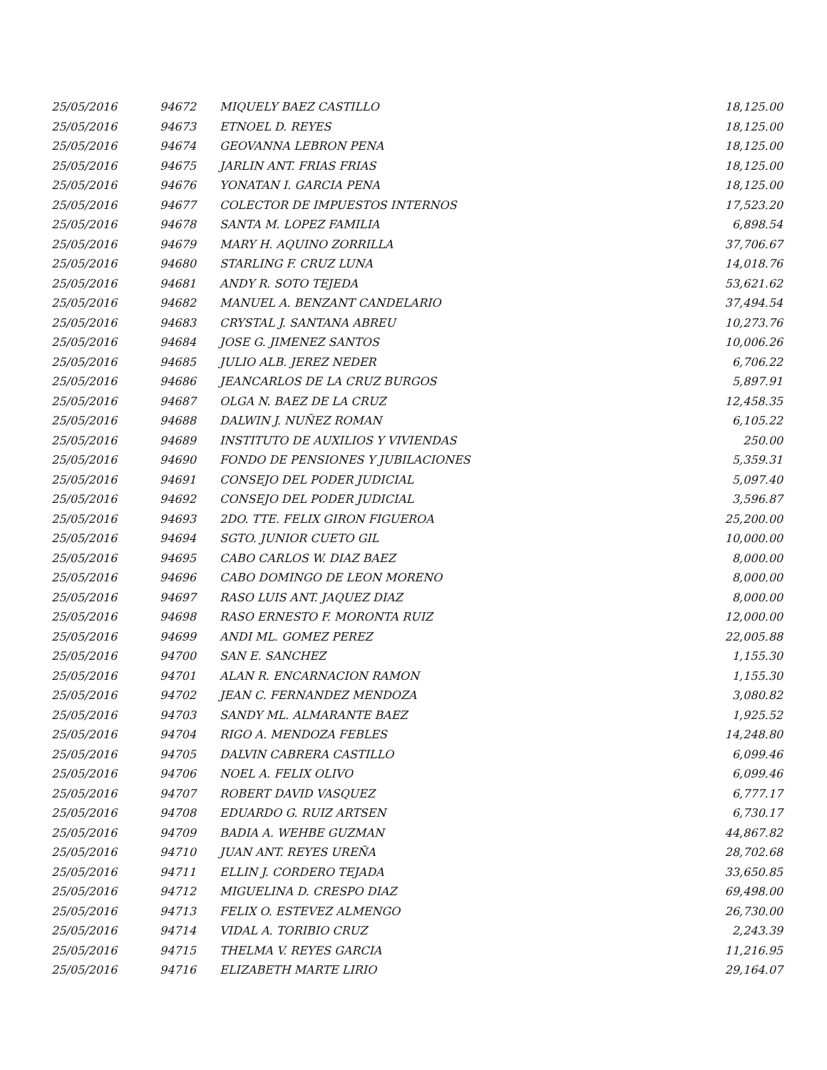| 25/05/2016 | 94672 | MIQUELY BAEZ CASTILLO | 18,125.00 |
| 25/05/2016 | 94673 | ETNOEL D. REYES | 18,125.00 |
| 25/05/2016 | 94674 | GEOVANNA LEBRON PENA | 18,125.00 |
| 25/05/2016 | 94675 | JARLIN ANT. FRIAS FRIAS | 18,125.00 |
| 25/05/2016 | 94676 | YONATAN I. GARCIA PENA | 18,125.00 |
| 25/05/2016 | 94677 | COLECTOR DE IMPUESTOS INTERNOS | 17,523.20 |
| 25/05/2016 | 94678 | SANTA M. LOPEZ FAMILIA | 6,898.54 |
| 25/05/2016 | 94679 | MARY H. AQUINO ZORRILLA | 37,706.67 |
| 25/05/2016 | 94680 | STARLING F. CRUZ LUNA | 14,018.76 |
| 25/05/2016 | 94681 | ANDY R. SOTO TEJEDA | 53,621.62 |
| 25/05/2016 | 94682 | MANUEL A. BENZANT CANDELARIO | 37,494.54 |
| 25/05/2016 | 94683 | CRYSTAL J. SANTANA ABREU | 10,273.76 |
| 25/05/2016 | 94684 | JOSE G. JIMENEZ SANTOS | 10,006.26 |
| 25/05/2016 | 94685 | JULIO ALB. JEREZ NEDER | 6,706.22 |
| 25/05/2016 | 94686 | JEANCARLOS DE LA CRUZ BURGOS | 5,897.91 |
| 25/05/2016 | 94687 | OLGA N. BAEZ DE LA CRUZ | 12,458.35 |
| 25/05/2016 | 94688 | DALWIN J. NUÑEZ ROMAN | 6,105.22 |
| 25/05/2016 | 94689 | INSTITUTO DE AUXILIOS Y VIVIENDAS | 250.00 |
| 25/05/2016 | 94690 | FONDO DE PENSIONES Y JUBILACIONES | 5,359.31 |
| 25/05/2016 | 94691 | CONSEJO DEL PODER JUDICIAL | 5,097.40 |
| 25/05/2016 | 94692 | CONSEJO DEL PODER JUDICIAL | 3,596.87 |
| 25/05/2016 | 94693 | 2DO. TTE. FELIX GIRON FIGUEROA | 25,200.00 |
| 25/05/2016 | 94694 | SGTO. JUNIOR CUETO GIL | 10,000.00 |
| 25/05/2016 | 94695 | CABO CARLOS W. DIAZ BAEZ | 8,000.00 |
| 25/05/2016 | 94696 | CABO DOMINGO DE LEON MORENO | 8,000.00 |
| 25/05/2016 | 94697 | RASO LUIS ANT. JAQUEZ DIAZ | 8,000.00 |
| 25/05/2016 | 94698 | RASO ERNESTO F. MORONTA RUIZ | 12,000.00 |
| 25/05/2016 | 94699 | ANDI ML. GOMEZ PEREZ | 22,005.88 |
| 25/05/2016 | 94700 | SAN E. SANCHEZ | 1,155.30 |
| 25/05/2016 | 94701 | ALAN R. ENCARNACION RAMON | 1,155.30 |
| 25/05/2016 | 94702 | JEAN C. FERNANDEZ MENDOZA | 3,080.82 |
| 25/05/2016 | 94703 | SANDY ML. ALMARANTE BAEZ | 1,925.52 |
| 25/05/2016 | 94704 | RIGO A. MENDOZA FEBLES | 14,248.80 |
| 25/05/2016 | 94705 | DALVIN CABRERA CASTILLO | 6,099.46 |
| 25/05/2016 | 94706 | NOEL A. FELIX OLIVO | 6,099.46 |
| 25/05/2016 | 94707 | ROBERT DAVID VASQUEZ | 6,777.17 |
| 25/05/2016 | 94708 | EDUARDO G. RUIZ ARTSEN | 6,730.17 |
| 25/05/2016 | 94709 | BADIA A. WEHBE GUZMAN | 44,867.82 |
| 25/05/2016 | 94710 | JUAN ANT. REYES UREÑA | 28,702.68 |
| 25/05/2016 | 94711 | ELLIN J. CORDERO TEJADA | 33,650.85 |
| 25/05/2016 | 94712 | MIGUELINA D. CRESPO DIAZ | 69,498.00 |
| 25/05/2016 | 94713 | FELIX O. ESTEVEZ ALMENGO | 26,730.00 |
| 25/05/2016 | 94714 | VIDAL A. TORIBIO CRUZ | 2,243.39 |
| 25/05/2016 | 94715 | THELMA V. REYES GARCIA | 11,216.95 |
| 25/05/2016 | 94716 | ELIZABETH MARTE LIRIO | 29,164.07 |